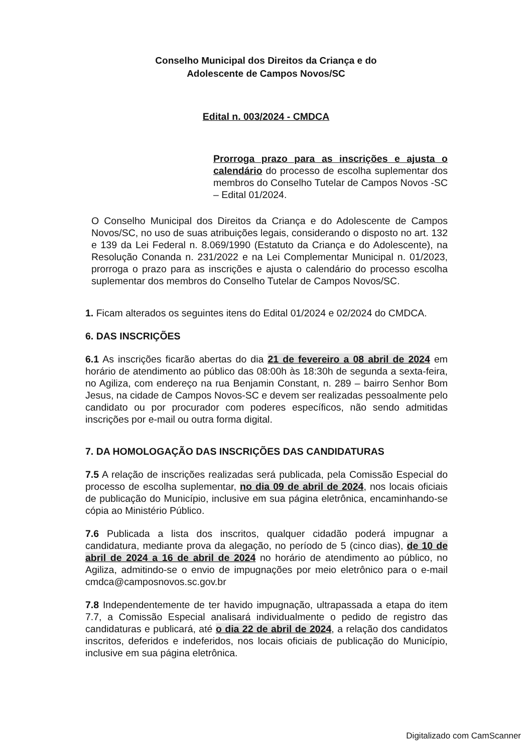Conselho Municipal dos Direitos da Criança e do
Adolescente de Campos Novos/SC
Edital n. 003/2024 - CMDCA
Prorroga prazo para as inscrições e ajusta o calendário do processo de escolha suplementar dos membros do Conselho Tutelar de Campos Novos -SC – Edital 01/2024.
O Conselho Municipal dos Direitos da Criança e do Adolescente de Campos Novos/SC, no uso de suas atribuições legais, considerando o disposto no art. 132 e 139 da Lei Federal n. 8.069/1990 (Estatuto da Criança e do Adolescente), na Resolução Conanda n. 231/2022 e na Lei Complementar Municipal n. 01/2023, prorroga o prazo para as inscrições e ajusta o calendário do processo escolha suplementar dos membros do Conselho Tutelar de Campos Novos/SC.
1. Ficam alterados os seguintes itens do Edital 01/2024 e 02/2024 do CMDCA.
6. DAS INSCRIÇÕES
6.1 As inscrições ficarão abertas do dia 21 de fevereiro a 08 abril de 2024 em horário de atendimento ao público das 08:00h às 18:30h de segunda a sexta-feira, no Agiliza, com endereço na rua Benjamin Constant, n. 289 – bairro Senhor Bom Jesus, na cidade de Campos Novos-SC e devem ser realizadas pessoalmente pelo candidato ou por procurador com poderes específicos, não sendo admitidas inscrições por e-mail ou outra forma digital.
7. DA HOMOLOGAÇÃO DAS INSCRIÇÕES DAS CANDIDATURAS
7.5 A relação de inscrições realizadas será publicada, pela Comissão Especial do processo de escolha suplementar, no dia 09 de abril de 2024, nos locais oficiais de publicação do Município, inclusive em sua página eletrônica, encaminhando-se cópia ao Ministério Público.
7.6 Publicada a lista dos inscritos, qualquer cidadão poderá impugnar a candidatura, mediante prova da alegação, no período de 5 (cinco dias), de 10 de abril de 2024 a 16 de abril de 2024 no horário de atendimento ao público, no Agiliza, admitindo-se o envio de impugnações por meio eletrônico para o e-mail cmdca@camposnovos.sc.gov.br
7.8 Independentemente de ter havido impugnação, ultrapassada a etapa do item 7.7, a Comissão Especial analisará individualmente o pedido de registro das candidaturas e publicará, até o dia 22 de abril de 2024, a relação dos candidatos inscritos, deferidos e indeferidos, nos locais oficiais de publicação do Município, inclusive em sua página eletrônica.
Digitalizado com CamScanner